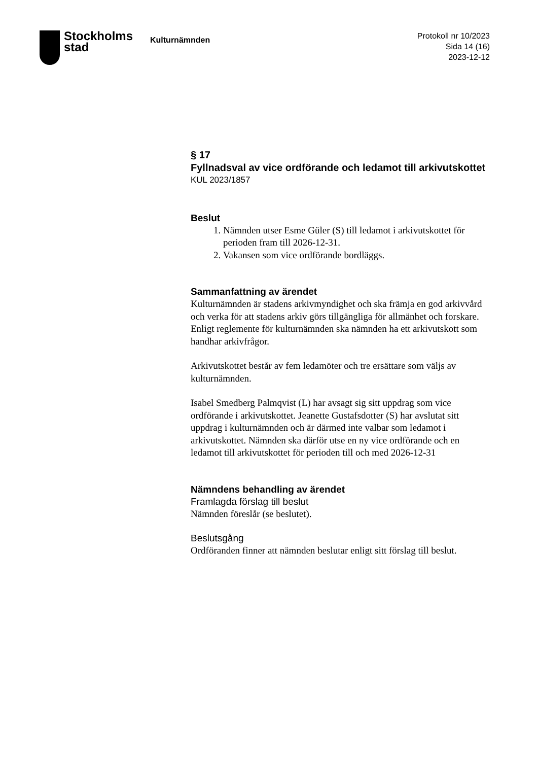Stockholms
stad
Kulturnämnden
Protokoll nr 10/2023
Sida 14 (16)
2023-12-12
§ 17
Fyllnadsval av vice ordförande och ledamot till arkivutskottet
KUL 2023/1857
Beslut
1. Nämnden utser Esme Güler (S) till ledamot i arkivutskottet för perioden fram till 2026-12-31.
2. Vakansen som vice ordförande bordläggs.
Sammanfattning av ärendet
Kulturnämnden är stadens arkivmyndighet och ska främja en god arkivvård och verka för att stadens arkiv görs tillgängliga för allmänhet och forskare. Enligt reglemente för kulturnämnden ska nämnden ha ett arkivutskott som handhar arkivfrågor.
Arkivutskottet består av fem ledamöter och tre ersättare som väljs av kulturnämnden.
Isabel Smedberg Palmqvist (L) har avsagt sig sitt uppdrag som vice ordförande i arkivutskottet. Jeanette Gustafsdotter (S) har avslutat sitt uppdrag i kulturnämnden och är därmed inte valbar som ledamot i arkivutskottet. Nämnden ska därför utse en ny vice ordförande och en ledamot till arkivutskottet för perioden till och med 2026-12-31
Nämndens behandling av ärendet
Framlagda förslag till beslut
Nämnden föreslår (se beslutet).
Beslutsgång
Ordföranden finner att nämnden beslutar enligt sitt förslag till beslut.